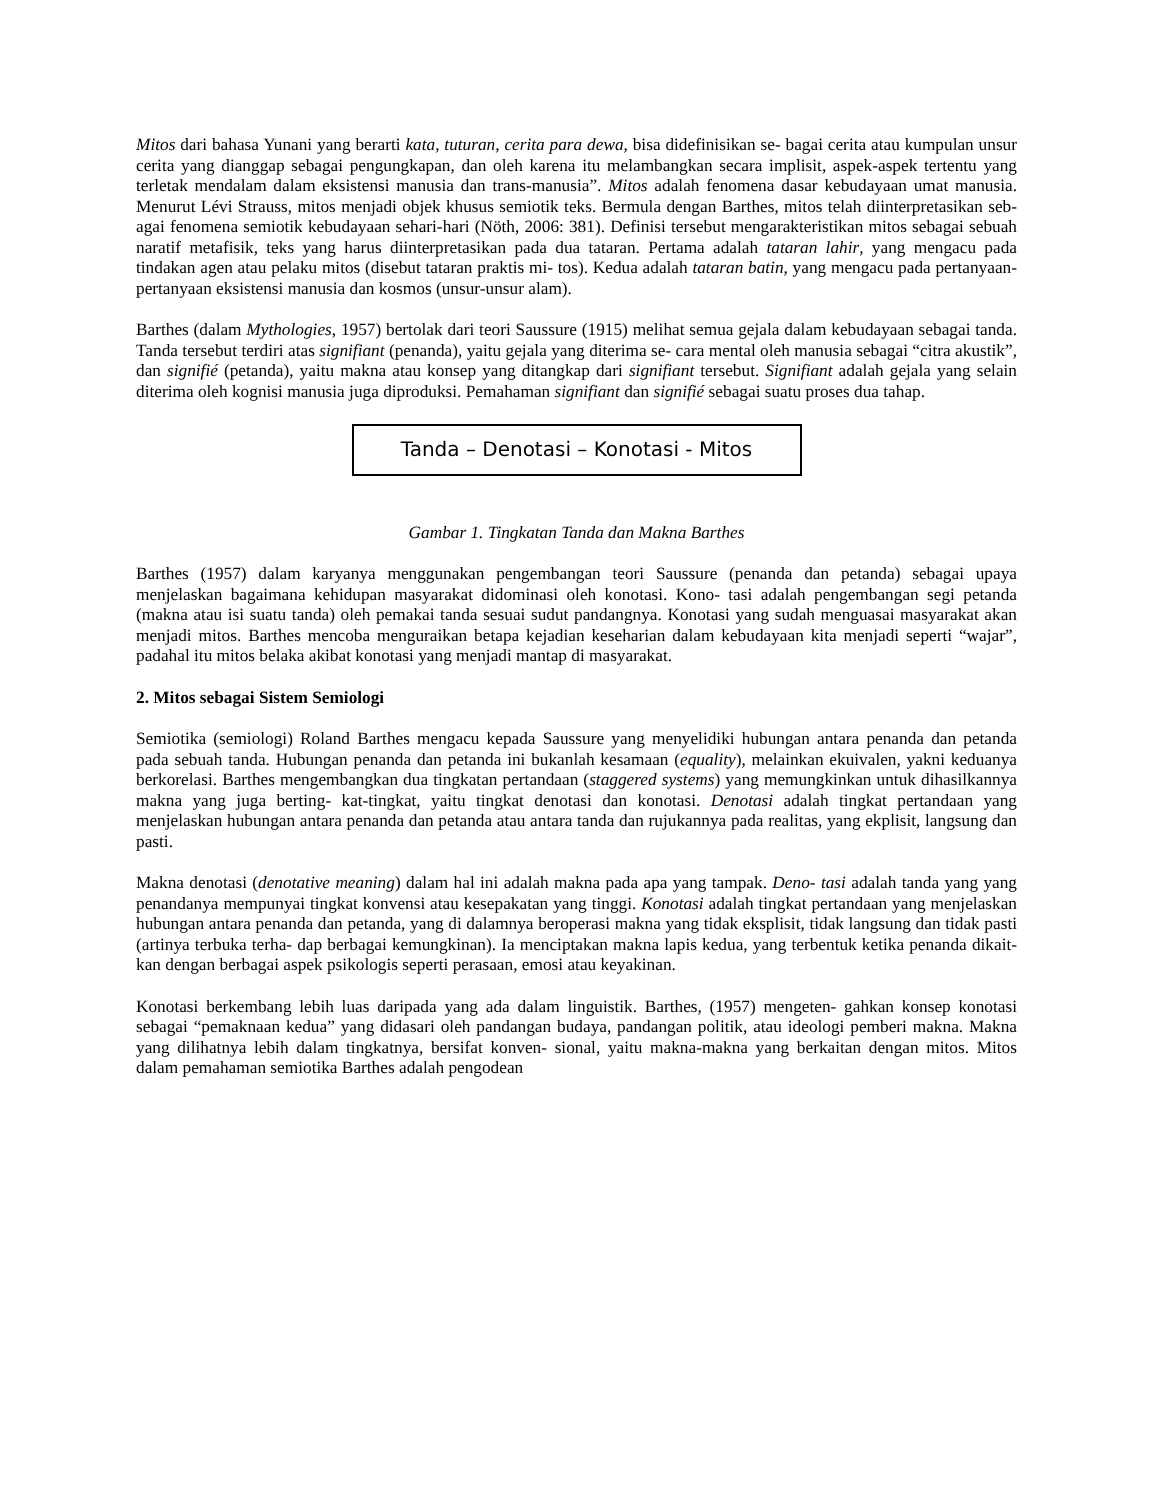Mitos dari bahasa Yunani yang berarti kata, tuturan, cerita para dewa, bisa didefinisikan se- bagai cerita atau kumpulan unsur cerita yang dianggap sebagai pengungkapan, dan oleh karena itu melambangkan secara implisit, aspek-aspek tertentu yang terletak mendalam dalam eksistensi manusia dan trans-manusia”. Mitos adalah fenomena dasar kebudayaan umat manusia. Menurut Lévi Strauss, mitos menjadi objek khusus semiotik teks. Bermula dengan Barthes, mitos telah diinterpretasikan seb- agai fenomena semiotik kebudayaan sehari-hari (Nöth, 2006: 381). Definisi tersebut mengarakteristikan mitos sebagai sebuah naratif metafisik, teks yang harus diinterpretasikan pada dua tataran. Pertama adalah tataran lahir, yang mengacu pada tindakan agen atau pelaku mitos (disebut tataran praktis mi- tos). Kedua adalah tataran batin, yang mengacu pada pertanyaan-pertanyaan eksistensi manusia dan kosmos (unsur-unsur alam).
Barthes (dalam Mythologies, 1957) bertolak dari teori Saussure (1915) melihat semua gejala dalam kebudayaan sebagai tanda. Tanda tersebut terdiri atas signifiant (penanda), yaitu gejala yang diterima se- cara mental oleh manusia sebagai “citra akustik”, dan signifié (petanda), yaitu makna atau konsep yang ditangkap dari signifiant tersebut. Signifiant adalah gejala yang selain diterima oleh kognisi manusia juga diproduksi. Pemahaman signifiant dan signifié sebagai suatu proses dua tahap.
Tanda – Denotasi – Konotasi - Mitos
Gambar 1. Tingkatan Tanda dan Makna Barthes
Barthes (1957) dalam karyanya menggunakan pengembangan teori Saussure (penanda dan petanda) sebagai upaya menjelaskan bagaimana kehidupan masyarakat didominasi oleh konotasi. Kono- tasi adalah pengembangan segi petanda (makna atau isi suatu tanda) oleh pemakai tanda sesuai sudut pandangnya. Konotasi yang sudah menguasai masyarakat akan menjadi mitos. Barthes mencoba menguraikan betapa kejadian keseharian dalam kebudayaan kita menjadi seperti “wajar”, padahal itu mitos belaka akibat konotasi yang menjadi mantap di masyarakat.
2. Mitos sebagai Sistem Semiologi
Semiotika (semiologi) Roland Barthes mengacu kepada Saussure yang menyelidiki hubungan antara penanda dan petanda pada sebuah tanda. Hubungan penanda dan petanda ini bukanlah kesamaan (equality), melainkan ekuivalen, yakni keduanya berkorelasi. Barthes mengembangkan dua tingkatan pertandaan (staggered systems) yang memungkinkan untuk dihasilkannya makna yang juga berting- kat-tingkat, yaitu tingkat denotasi dan konotasi. Denotasi adalah tingkat pertandaan yang menjelaskan hubungan antara penanda dan petanda atau antara tanda dan rujukannya pada realitas, yang ekplisit, langsung dan pasti.
Makna denotasi (denotative meaning) dalam hal ini adalah makna pada apa yang tampak. Deno- tasi adalah tanda yang yang penandanya mempunyai tingkat konvensi atau kesepakatan yang tinggi. Konotasi adalah tingkat pertandaan yang menjelaskan hubungan antara penanda dan petanda, yang di dalamnya beroperasi makna yang tidak eksplisit, tidak langsung dan tidak pasti (artinya terbuka terha- dap berbagai kemungkinan). Ia menciptakan makna lapis kedua, yang terbentuk ketika penanda dikait- kan dengan berbagai aspek psikologis seperti perasaan, emosi atau keyakinan.
Konotasi berkembang lebih luas daripada yang ada dalam linguistik. Barthes, (1957) mengeten- gahkan konsep konotasi sebagai “pemaknaan kedua” yang didasari oleh pandangan budaya, pandangan politik, atau ideologi pemberi makna. Makna yang dilihatnya lebih dalam tingkatnya, bersifat konven- sional, yaitu makna-makna yang berkaitan dengan mitos. Mitos dalam pemahaman semiotika Barthes adalah pengodean